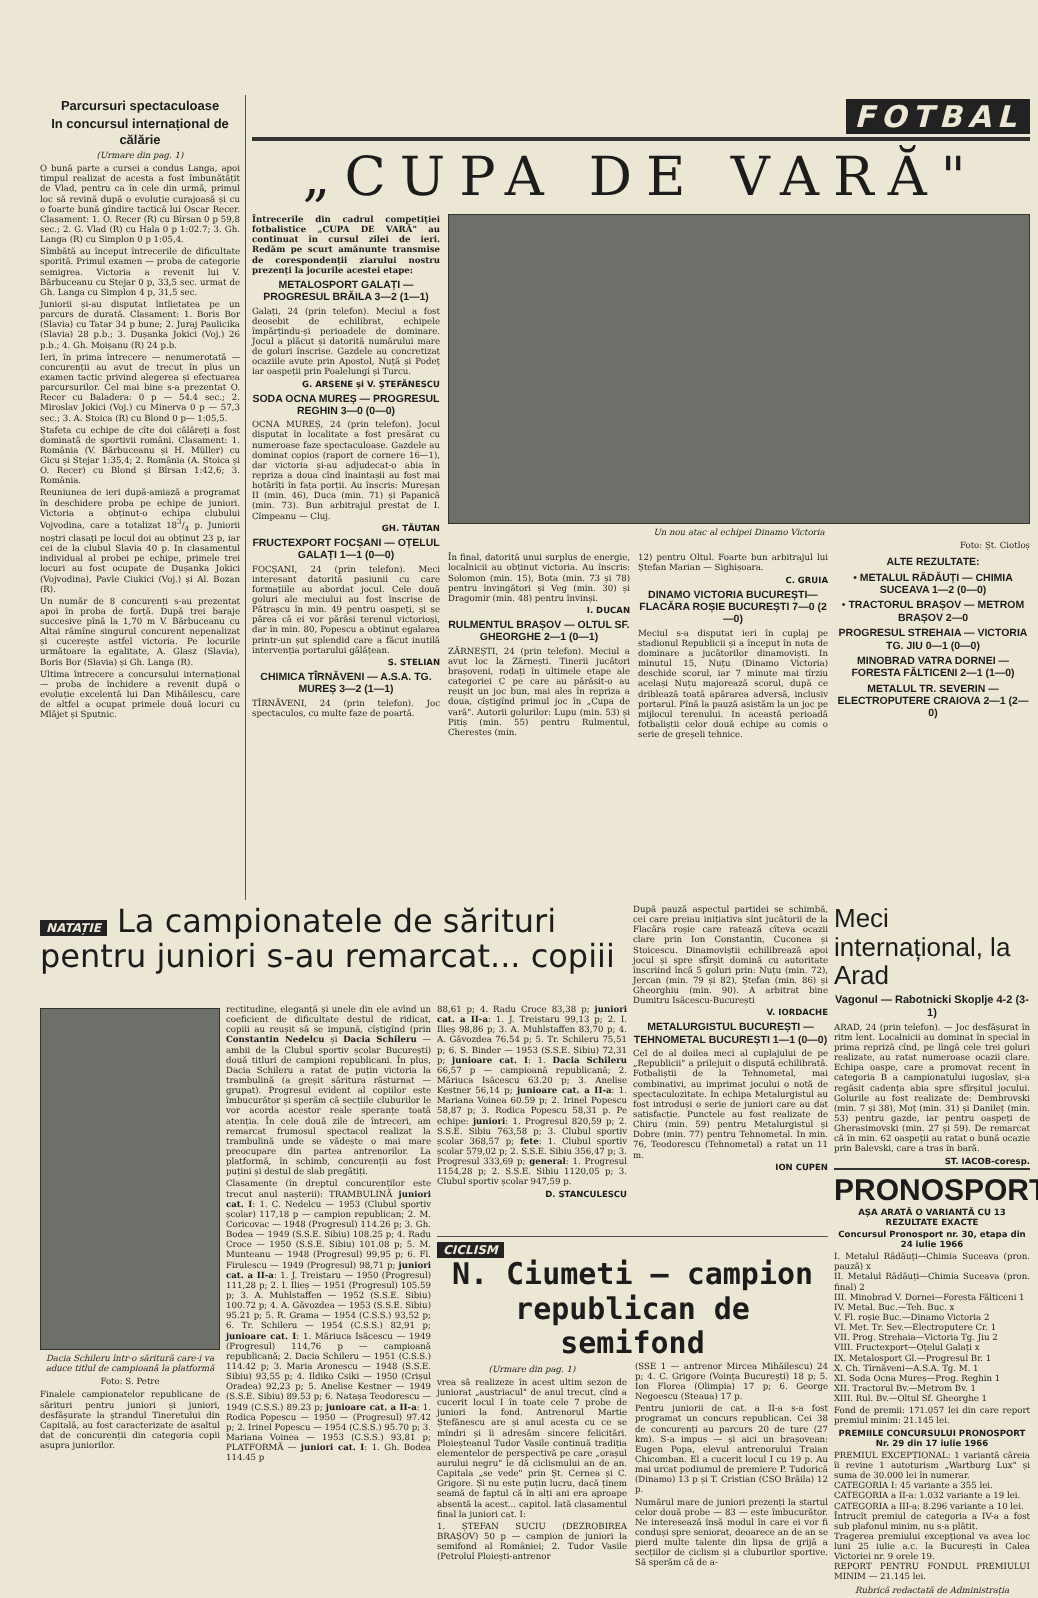Parcursuri spectaculoase
In concursul internațional de călărie
(Urmare din pag. 1)
O bună parte a cursei a condus Langa, apoi timpul realizat de acesta a fost îmbunătățit de Vlad, pentru ca în cele din urmă, primul loc să revină după o evoluție curajoasă și cu o foarte bună gîndire tactică lui Oscar Recer. Clasament: 1. O. Recer (R) cu Bîrsan 0 p 59,8 sec.; 2. G. Vlad (R) cu Hala 0 p 1:02.7; 3. Gh. Langa (R) cu Simplon 0 p 1:05,4.
Sîmbătă au început întrecerile de dificultate sporită. Primul examen — proba de categorie semigrea. Victoria a revenit lui V. Bărbuceanu cu Stejar 0 p, 33,5 sec. urmat de Gh. Langa cu Simplon 4 p, 31,5 sec.
Juniorii și-au disputat întîietatea pe un parcurs de durată. Clasament: 1. Boris Bor (Slavia) cu Tatar 34 p bune; 2. Juraj Paulicika (Slavia) 28 p.b.; 3. Dușanka Jokici (Voj.) 26 p.b.; 4. Gh. Moișanu (R) 24 p.b.
Ieri, în prima întrecere — nenumerotată — concurenții au avut de trecut în plus un examen tactic privind alegerea și efectuarea parcursurilor. Cel mai bine s-a prezentat O. Recer cu Baladera: 0 p — 54.4 sec.; 2. Miroslav Jokici (Voj.) cu Minerva 0 p — 57,3 sec.; 3. A. Stoica (R) cu Blond 0 p— 1:05,5.
Ștafeta cu echipe de cîte doi călăreți a fost dominată de sportivii români. Clasament: 1. România (V. Bărbuceanu și H. Müller) cu Gicu și Stejar 1:35,4; 2. România (A. Stoica și O. Recer) cu Blond și Bîrsan 1:42,6; 3. România.
Reuniunea de ieri după-amiază a programat în deschidere proba pe echipe de juniori. Victoria a obținut-o echipa clubului Vojvodina, care a totalizat 183/4 p. Juniorii noștri clasați pe locul doi au obținut 23 p, iar cei de la clubul Slavia 40 p. In clasamentul individual al probei pe echipe, primele trei locuri au fost ocupate de Dușanka Jokici (Vojvodina), Pavle Ciukici (Voj.) și Al. Bozan (R).
Un număr de 8 concurenți s-au prezentat apoi în proba de forță. După trei baraje succesive pînă la 1,70 m V. Bărbuceanu cu Altai rămîne singurul concurent nepenalizat și cucerește astfel victoria. Pe locurile următoare la egalitate, A. Glasz (Slavia), Boris Bor (Slavia) și Gh. Langa (R).
Ultima întrecere a concursului internațional — proba de închidere a revenit după o evoluție excelentă lui Dan Mihăilescu, care de altfel a ocupat primele două locuri cu Mlăjet și Sputnic.
FOTBAL
„CUPA DE VARĂ"
Întrecerile din cadrul competiției fotbalistice „CUPA DE VARĂ" au continuat în cursul zilei de ieri. Redăm pe scurt amănunte transmise de corespondenții ziarului nostru prezenți la jocurile acestei etape:
METALOSPORT GALAȚI — PROGRESUL BRĂILA 3—2 (1—1)
Galați, 24 (prin telefon). Meciul a fost deosebit de echilibrat, echipele împărțindu-și perioadele de dominare. Jocul a plăcut și datorită numărului mare de goluri înscrise. Gazdele au concretizat ocaziile avute prin Apostol, Nuță și Podeț iar oaspeții prin Poalelungi și Turcu.
G. ARSENE și V. ȘTEFĂNESCU
SODA OCNA MUREȘ — PROGRESUL REGHIN 3—0 (0—0)
OCNA MUREȘ, 24 (prin telefon). Jocul disputat în localitate a fost presărat cu numeroase faze spectaculoase. Gazdele au dominat copios (raport de cornere 16—1), dar victoria și-au adjudecat-o abia în repriza a doua cînd înaintașii au fost mai hotărîți în fața porții. Au înscris: Mureșan II (min. 46), Duca (min. 71) și Papanică (min. 73). Bun arbitrajul prestat de I. Cîmpeanu — Cluj.
GH. TĂUTAN
FRUCTEXPORT FOCȘANI — OȚELUL GALAȚI 1—1 (0—0)
FOCȘANI, 24 (prin telefon). Meci interesant datorită pasiunii cu care formațiile au abordat jocul. Cele două goluri ale meciului au fost înscrise de Pătrașcu în min. 49 pentru oaspeți, și se părea că ei vor părăsi terenul victorioși, dar în min. 80, Popescu a obținut egalarea printr-un șut splendid care a făcut inutilă intervenția portarului gălățean.
S. STELIAN
CHIMICA TÎRNĂVENI — A.S.A. TG. MUREȘ 3—2 (1—1)
TÎRNĂVENI, 24 (prin telefon). Joc spectaculos, cu multe faze de poartă.
Un nou atac al echipei Dinamo Victoria
Foto: Șt. Ciotloș
În final, datorită unui surplus de energie, localnicii au obținut victoria. Au înscris: Solomon (min. 15), Bota (min. 73 și 78) pentru învingători și Veg (min. 30) și Dragomir (min. 48) pentru învinși.
I. DUCAN
RULMENTUL BRAȘOV — OLTUL SF. GHEORGHE 2—1 (0—1)
ZĂRNEȘTI, 24 (prin telefon). Meciul a avut loc la Zărnești. Tinerii jucători brașoveni, rodați în ultimele etape ale categoriei C pe care au părăsit-o au reușit un joc bun, mai ales în repriza a doua, cîștigînd primul joc în „Cupa de vară". Autorii golurilor: Lupu (min. 53) și Pitiș (min. 55) pentru Rulmentul, Cherestes (min.
12) pentru Oltul. Foarte bun arbitrajul lui Ștefan Marian — Sighișoara.
C. GRUIA
DINAMO VICTORIA BUCUREȘTI— FLACĂRA ROȘIE BUCUREȘTI 7—0 (2—0)
Meciul s-a disputat ieri în cuplaj pe stadionul Republicii și a început în nota de dominare a jucătorilor dinamoviști. In minutul 15, Nuțu (Dinamo Victoria) deschide scorul, iar 7 minute mai tîrziu același Nuțu majorează scorul, după ce driblează toată apărarea adversă, inclusiv portarul. Pînă la pauză asistăm la un joc pe mijlocul terenului. In această perioadă fotbaliștii celor două echipe au comis o serie de greșeli tehnice.
ALTE REZULTATE:
• METALUL RĂDĂUȚI — CHIMIA SUCEAVA 1—2 (0—0)
• TRACTORUL BRAȘOV — METROM BRAȘOV 2—0
PROGRESUL STREHAIA — VICTORIA TG. JIU 0—1 (0—0)
MINOBRAD VATRA DORNEI — FORESTA FĂLTICENI 2—1 (1—0)
METALUL TR. SEVERIN — ELECTROPUTERE CRAIOVA 2—1 (2—0)
NATAȚIE La campionatele de sărituri pentru juniori s-au remarcat... copiii
După pauză aspectul partidei se schimbă, cei care preiau inițiativa sînt jucătorii de la Flacăra roșie care ratează cîteva ocazii clare prin Ion Constantin, Cuconea și Stoicescu. Dinamoviștii echilibrează apoi jocul și spre sfîrșit domină cu autoritate înscriind încă 5 goluri prin: Nuțu (min. 72), Jercan (min. 79 și 82), Ștefan (min. 86) și Gheorghiu (min. 90). A arbitrat bine Dumitru Isăcescu-București
V. IORDACHE
METALURGISTUL BUCUREȘTI — TEHNOMETAL BUCUREȘTI 1—1 (0—0)
Cel de al doilea meci al cuplajului de pe „Republicii" a prilejuit o dispută echilibrată. Fotbaliștii de la Tehnometal, mai combinativi, au imprimat jocului o notă de spectaculozitate. In echipa Metalurgistul au fost introduși o serie de juniori care au dat satisfacție. Punctele au fost realizate de Chiru (min. 59) pentru Metalurgistul și Dobre (min. 77) pentru Tehnometal. In min. 76, Teodorescu (Tehnometal) a ratat un 11 m.
ION CUPEN
Meci internațional, la Arad
Vagonul — Rabotnicki Skoplje 4-2 (3-1)
ARAD, 24 (prin telefon). — Joc desfășurat în ritm lent. Localnicii au dominat în special în prima repriză cînd, pe lîngă cele trei goluri realizate, au ratat numeroase ocazii clare. Echipa oaspe, care a promovat recent în categoria B a campionatului iugoslav, și-a regăsit cadența abia spre sfîrșitul jocului. Golurile au fost realizate de: Dembrovski (min. 7 și 38), Moț (min. 31) și Danileț (min. 53) pentru gazde, iar pentru oaspeți de Gherasimovski (min. 27 și 59). De remarcat că în min. 62 oaspeții au ratat o bună ocazie prin Balevski, care a tras în bară.
ST. IACOB-coresp.
PRONOSPORT
AȘA ARATĂ O VARIANTĂ CU 13 REZULTATE EXACTE
Concursul Pronosport nr. 30, etapa din 24 iulie 1966
I. Metalul Rădăuți—Chimia Suceava (pron. pauză) x
II. Metalul Rădăuți—Chimia Suceava (pron. final) 2
III. Minobrad V. Dornei—Foresta Fălticeni 1
IV. Metal. Buc.—Teh. Buc. x
V. Fl. roșie Buc.—Dinamo Victoria 2
VI. Met. Tr. Sev.—Electroputere Cr. 1
VII. Prog. Strehaia—Victoria Tg. Jiu 2
VIII. Fructexport—Oțelul Galați x
IX. Metalosport Gl.—Progresul Br. 1
X. Ch. Tîrnăveni—A.S.A. Tg. M. 1
XI. Soda Ocna Mureș—Prog. Reghin 1
XII. Tractorul Bv.—Metrom Bv. 1
XIII. Rul. Bv.—Oltul Sf. Gheorghe 1
Fond de premii: 171.057 lei din care report premiul minim: 21.145 lei.
PREMIILE CONCURSULUI PRONOSPORT Nr. 29 din 17 iulie 1966
PREMIUL EXCEPȚIONAL: 1 variantă căreia îi revine 1 autoturism „Wartburg Lux" și suma de 30.000 lei în numerar.
CATEGORIA I: 45 variante a 355 lei.
CATEGORIA a II-a: 1.032 variante a 19 lei.
CATEGORIA a III-a: 8.296 variante a 10 lei.
Întrucît premiul de categoria a IV-a a fost sub plafonul minim, nu s-a plătit.
Tragerea premiului excepțional va avea loc luni 25 iulie a.c. la București în Calea Victoriei nr. 9 orele 19.
REPORT PENTRU FONDUL PREMIULUI MINIM — 21.145 lei.
Rubrică redactată de Administrația
Dacia Schileru într-o săritură care-i va aduce titlul de campioană la platformă
Foto: S. Petre
Finalele campionatelor republicane de sărituri pentru juniori și juniori, desfășurate la ștrandul Tineretului din Capitală, au fost caracterizate de asaltul dat de concurenții din categoria copii asupra juniorilor.
rectitudine, eleganță și unele din ele avînd un coeficient de dificultate destul de ridicat, copiii au reușit să se impună, cîștigînd (prin Constantin Nedelcu și Dacia Schileru — ambii de la Clubul sportiv școlar București) două titluri de campioni republicani. În plus, Dacia Schileru a ratat de puțin victoria la trambulină (a greșit săritura răsturnat — grupat). Progresul evident al copiilor este îmbucurător și sperăm că secțiile cluburilor le vor acorda acestor reale speranțe toată atenția. În cele două zile de întreceri, am remarcat frumosul spectacol realizat la trambulină unde se vădește o mai mare preocupare din partea antrenorilor. La platformă, în schimb, concurenții au fost puțini și destul de slab pregătiți.
Clasamente (în dreptul concurenților este trecut anul nașterii): TRAMBULINĂ juniori cat. I: 1. C. Nedelcu — 1953 (Clubul sportiv școlar) 117,18 p — campion republican; 2. M. Coricovac — 1948 (Progresul) 114.26 p; 3. Gh. Bodea — 1949 (S.S.E. Sibiu) 108.25 p; 4. Radu Croce — 1950 (S.S.E. Sibiu) 101.08 p; 5. M. Munteanu — 1948 (Progresul) 99,95 p; 6. Fl. Firulescu — 1949 (Progresul) 98,71 p; juniori cat. a II-a: 1. J. Treistaru — 1950 (Progresul) 111,28 p; 2. I. Ilieș — 1951 (Progresul) 105.59 p; 3. A. Muhlstaffen — 1952 (S.S.E. Sibiu) 100.72 p; 4. A. Găvozdea — 1953 (S.S.E. Sibiu) 95.21 p; 5. R. Grama — 1954 (C.S.S.) 93,52 p; 6. Tr. Schileru — 1954 (C.S.S.) 82,91 p; junioare cat. I: 1. Măriuca Isăcescu — 1949 (Progresul) 114,76 p — campioană republicană; 2. Dacia Schileru — 1951 (C.S.S.) 114.42 p; 3. Maria Aronescu — 1948 (S.S.E. Sibiu) 93,55 p; 4. Ildiko Csiki — 1950 (Crișul Oradea) 92,23 p; 5. Anelise Kestner — 1949 (S.S.E. Sibiu) 89.53 p; 6. Natașa Teodorescu — 1949 (C.S.S.) 89.23 p; junioare cat. a II-a: 1. Rodica Popescu — 1950 — (Progresul) 97.42 p; 2. Irinel Popescu — 1954 (C.S.S.) 95.70 p; 3. Mariana Voinea — 1953 (C.S.S.) 93,81 p; PLATFORMĂ — juniori cat. I: 1. Gh. Bodea 114.45 p
88,61 p; 4. Radu Croce 83,38 p; juniori cat. a II-a: 1. J. Treistaru 99,13 p; 2. I. Ilieș 98,86 p; 3. A. Muhlstaffen 83,70 p; 4. A. Găvozdea 76,54 p; 5. Tr. Schileru 75,51 p; 6. S. Binder — 1953 (S.S.E. Sibiu) 72,31 p; junioare cat. I: 1. Dacia Schileru 66,57 p — campioană republicană; 2. Măriuca Isăcescu 63.20 p; 3. Anelise Kestner 56,14 p; junioare cat. a II-a: 1. Mariana Voinea 60.59 p; 2. Irinel Popescu 58,87 p; 3. Rodica Popescu 58,31 p. Pe echipe: juniori: 1. Progresul 820,59 p; 2. S.S.E. Sibiu 763,58 p; 3. Clubul sportiv școlar 368,57 p; fete: 1. Clubul sportiv școlar 579,02 p; 2. S.S.E. Sibiu 356,47 p; 3. Progresul 333,69 p; general: 1. Progresul 1154,28 p; 2. S.S.E. Sibiu 1120,05 p; 3. Clubul sportiv școlar 947,59 p.
D. STANCULESCU
CICLISM
N. Ciumeti — campion republican de semifond
(Urmare din pag. 1)
vrea să realizeze în acest ultim sezon de juniorat „austriacul" de anul trecut, cînd a cucerit locul I în toate cele 7 probe de juniori la fond. Antrenorul Martie Ștefănescu are și anul acesta cu ce se mîndri și îi adresăm sincere felicitări. Ploieșteanul Tudor Vasile continuă tradiția elementelor de perspectivă pe care „orașul aurului negru" le dă ciclismului an de an. Capitala „se vede" prin Șt. Cernea și C. Grigore. Și nu este puțin lucru, dacă ținem seamă de faptul că în alți ani era aproape absentă la acest... capitol. Iată clasamentul final la juniori cat. I:
1. ȘTEFAN SUCIU (DEZROBIREA BRAȘOV) 50 p — campion de juniori la semifond al României; 2. Tudor Vasile (Petrolul Ploiești-antrenor
(SSE 1 — antrenor Mircea Mihăilescu) 24 p; 4. C. Grigore (Voința București) 18 p; 5. Ion Florea (Olimpia) 17 p; 6. George Negoescu (Steaua) 17 p.
Pentru juniorii de cat. a II-a s-a fost programat un concurs republican. Cei 38 de concurenți au parcurs 20 de ture (27 km). S-a impus — și aici un brașovean: Eugen Popa, elevul antrenorului Traian Chicomban. El a cucerit locul I cu 19 p. Au mai urcat podiumul de premiere P. Tudorică (Dinamo) 13 p și T. Cristian (CSO Brăila) 12 p.
Numărul mare de juniori prezenți la startul celor două probe — 83 — este îmbucurător. Ne interesează însă modul în care ei vor fi conduși spre seniorat, deoarece an de an se pierd multe talente din lipsa de grijă a secțiilor de ciclism și a cluburilor sportive. Să sperăm că de a-